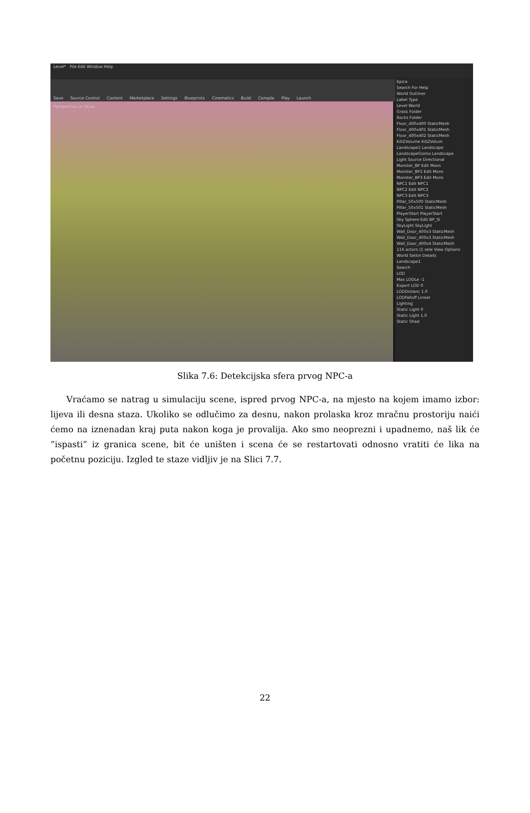Level* File Edit Window Help
Save Source Control Content Marketplace Settings Blueprints Cinematics Build Compile Play Launch
Perspective Lit Show
Epica
Search For Help
World Outliner
Label Type
Level World
Grass Folder
Rocks Folder
Floor_400x400 StaticMesh
Floor_400x401 StaticMesh
Floor_400x402 StaticMesh
KillZVolume KillZVolum
Landscape1 Landscape
LandscapeGizmo Landscape
Light Source Directional
Monster_BP Edit Mons
Monster_BP2 Edit Mons
Monster_BP3 Edit Mons
NPC1 Edit NPC1
NPC2 Edit NPC2
NPC3 Edit NPC3
Pillar_50x500 StaticMesh
Pillar_50x501 StaticMesh
PlayerStart PlayerStart
Sky Sphere Edit BP_Sl
SkyLight SkyLight
Wall_Door_400x3 StaticMesh
Wall_Door_400x3 StaticMesh
Wall_Door_400x4 StaticMesh
116 actors (1 sele View Options
World Settin Details
Landscape1
Search
LOD
Max LODLe -1
Export LOD 0
LODDistanc 1.0
LODFalloff Linear
Lighting
Static Light 0
Static Light 1.0
Static Shad
Slika 7.6: Detekcijska sfera prvog NPC-a
Vraćamo se natrag u simulaciju scene, ispred prvog NPC-a, na mjesto na kojem imamo izbor: lijeva ili desna staza. Ukoliko se odlučimo za desnu, nakon prolaska kroz mračnu prostoriju naići ćemo na iznenadan kraj puta nakon koga je provalija. Ako smo neoprezni i upadnemo, naš lik će ”ispasti” iz granica scene, bit će uništen i scena će se restartovati odnosno vratiti će lika na početnu poziciju. Izgled te staze vidljiv je na Slici 7.7.
22